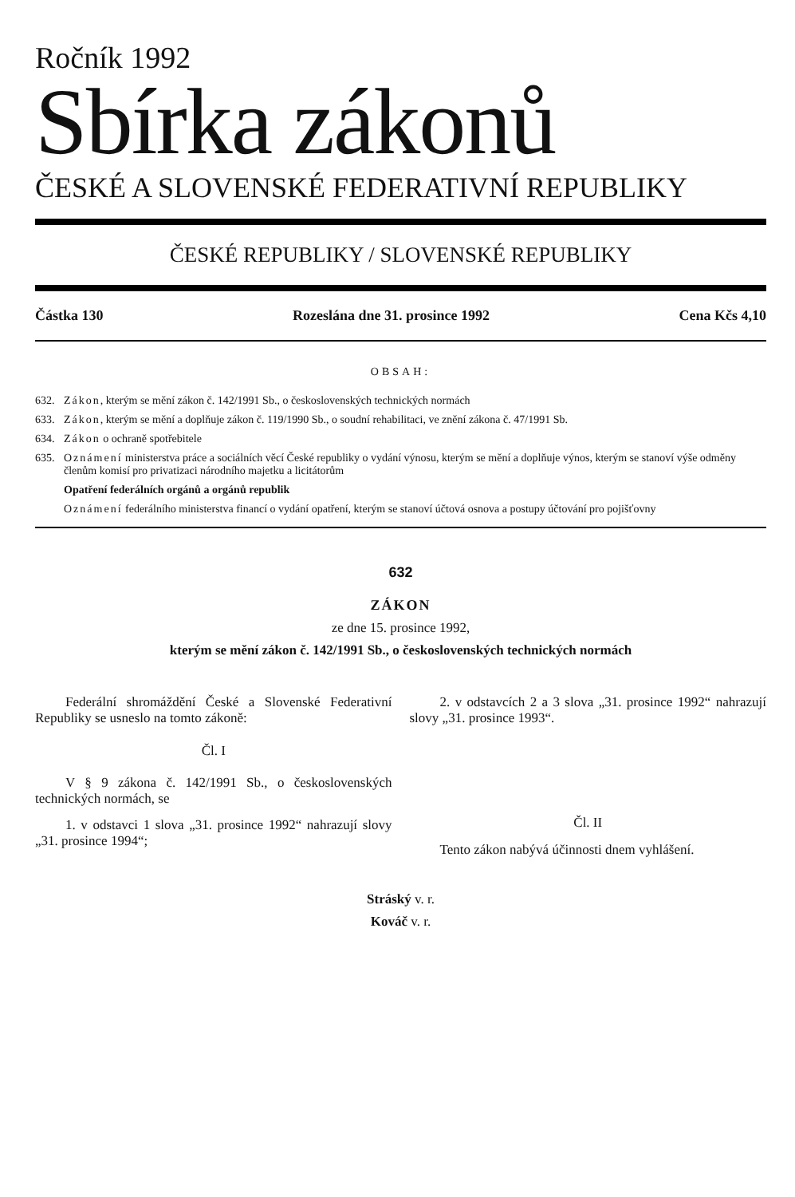Ročník 1992
Sbírka zákonů
ČESKÉ A SLOVENSKÉ FEDERATIVNÍ REPUBLIKY
ČESKÉ REPUBLIKY / SLOVENSKÉ REPUBLIKY
Částka 130 Rozeslána dne 31. prosince 1992 Cena Kčs 4,10
OBSAH:
632. Zákon, kterým se mění zákon č. 142/1991 Sb., o československých technických normách
633. Zákon, kterým se mění a doplňuje zákon č. 119/1990 Sb., o soudní rehabilitaci, ve znění zákona č. 47/1991 Sb.
634. Zákon o ochraně spotřebitele
635. Oznámení ministerstva práce a sociálních věcí České republiky o vydání výnosu, kterým se mění a doplňuje výnos, kterým se stanoví výše odměny členům komisí pro privatizaci národního majetku a licitátorům
Opatření federálních orgánů a orgánů republik
Oznámení federálního ministerstva financí o vydání opatření, kterým se stanoví účtová osnova a postupy účtování pro pojišťovny
632
ZÁKON
ze dne 15. prosince 1992,
kterým se mění zákon č. 142/1991 Sb., o československých technických normách
Federální shromáždění České a Slovenské Federativní Republiky se usneslo na tomto zákoně:
Čl. I
V § 9 zákona č. 142/1991 Sb., o československých technických normách, se
1. v odstavci 1 slova „31. prosince 1992“ nahrazují slovy „31. prosince 1994“;
2. v odstavcích 2 a 3 slova „31. prosince 1992“ nahrazují slovy „31. prosince 1993“.
Čl. II
Tento zákon nabývá účinnosti dnem vyhlášení.
Stráský v. r.
Kováč v. r.